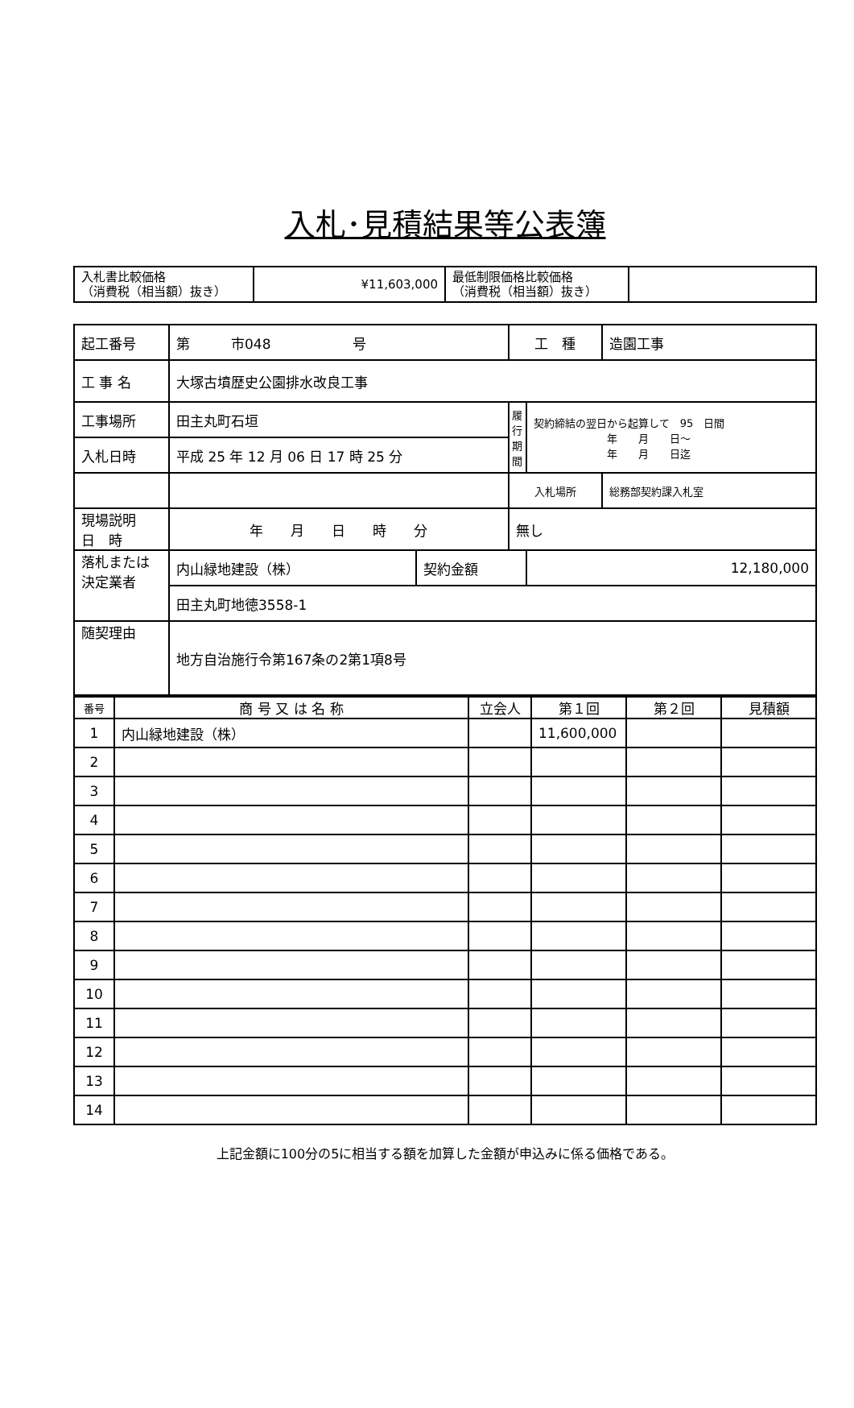入札･見積結果等公表簿
| 入札書比較価格 （消費税（相当額）抜き） | ¥11,603,000 | 最低制限価格比較価格 （消費税（相当額）抜き） | |
| 起工番号 | 第 市048 号 | | 工 種 | | 造園工事 |
| 工 事 名 | 大塚古墳歴史公園排水改良工事 | | | | |
| 工事場所 | 田主丸町石垣 | | 履 行 期 間 | 契約締結の翌日から起算して 95 日間 年 月 日～ 年 月 日迄 | |
| 入札日時 | 平成 25 年 12 月 06 日 17 時 25 分 | | | | |
| | | | 入札場所 | | 総務部契約課入札室 |
| 現場説明 日 時 | 年 月 日 時 分 | | 無し | | |
| 落札または 決定業者 | 内山緑地建設（株） | 契約金額 | | 12,180,000 | |
| | 田主丸町地徳3558-1 | | | | |
| 随契理由 | 地方自治施行令第167条の2第1項8号 | | | | |
| 番号 | 商 号 又 は 名 称 | 立会人 | 第１回 | 第２回 | 見積額 |
| --- | --- | --- | --- | --- | --- |
| 1 | 内山緑地建設（株） | | 11,600,000 | | |
| 2 | | | | | |
| 3 | | | | | |
| 4 | | | | | |
| 5 | | | | | |
| 6 | | | | | |
| 7 | | | | | |
| 8 | | | | | |
| 9 | | | | | |
| 10 | | | | | |
| 11 | | | | | |
| 12 | | | | | |
| 13 | | | | | |
| 14 | | | | | |
上記金額に100分の5に相当する額を加算した金額が申込みに係る価格である。